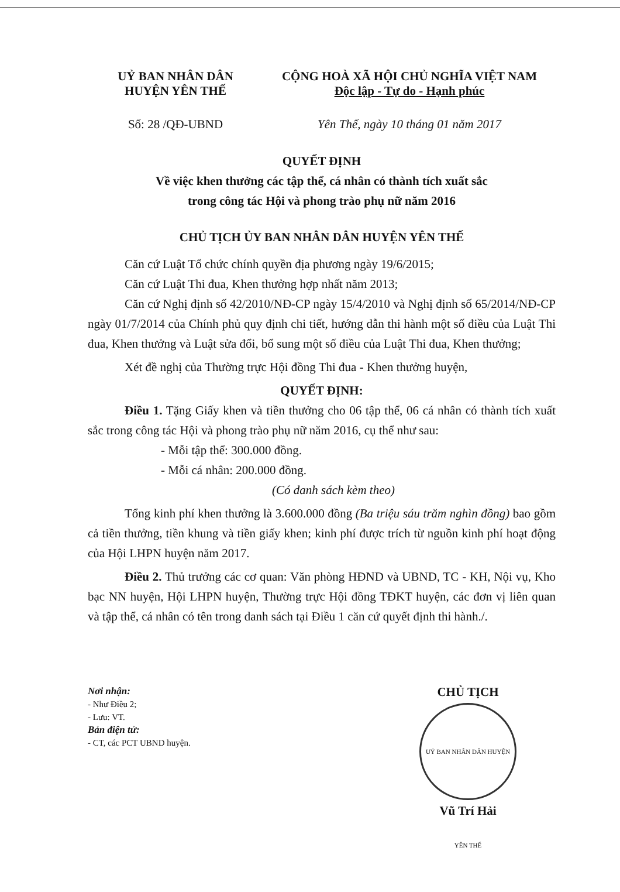UỶ BAN NHÂN DÂN
HUYỆN YÊN THẾ
Số: 28 /QĐ-UBND
CỘNG HOÀ XÃ HỘI CHỦ NGHĨA VIỆT NAM
Độc lập - Tự do - Hạnh phúc
Yên Thế, ngày 10 tháng 01 năm 2017
QUYẾT ĐỊNH
Về việc khen thưởng các tập thể, cá nhân có thành tích xuất sắc
trong công tác Hội và phong trào phụ nữ năm 2016
CHỦ TỊCH ỦY BAN NHÂN DÂN HUYỆN YÊN THẾ
Căn cứ Luật Tổ chức chính quyền địa phương ngày 19/6/2015;
Căn cứ Luật Thi đua, Khen thưởng hợp nhất năm 2013;
Căn cứ Nghị định số 42/2010/NĐ-CP ngày 15/4/2010 và Nghị định số 65/2014/NĐ-CP ngày 01/7/2014 của Chính phủ quy định chi tiết, hướng dẫn thi hành một số điều của Luật Thi đua, Khen thưởng và Luật sửa đổi, bổ sung một số điều của Luật Thi đua, Khen thưởng;
Xét đề nghị của Thường trực Hội đồng Thi đua - Khen thưởng huyện,
QUYẾT ĐỊNH:
Điều 1. Tặng Giấy khen và tiền thưởng cho 06 tập thể, 06 cá nhân có thành tích xuất sắc trong công tác Hội và phong trào phụ nữ năm 2016, cụ thể như sau:
- Mỗi tập thể: 300.000 đồng.
- Mỗi cá nhân: 200.000 đồng.
(Có danh sách kèm theo)
Tổng kinh phí khen thưởng là 3.600.000 đồng (Ba triệu sáu trăm nghìn đồng) bao gồm cả tiền thưởng, tiền khung và tiền giấy khen; kinh phí được trích từ nguồn kinh phí hoạt động của Hội LHPN huyện năm 2017.
Điều 2. Thủ trưởng các cơ quan: Văn phòng HĐND và UBND, TC - KH, Nội vụ, Kho bạc NN huyện, Hội LHPN huyện, Thường trực Hội đồng TĐKT huyện, các đơn vị liên quan và tập thể, cá nhân có tên trong danh sách tại Điều 1 căn cứ quyết định thi hành./.
Nơi nhận:
- Như Điều 2;
- Lưu: VT.
Bản điện tử:
- CT, các PCT UBND huyện.
CHỦ TỊCH
UỶ BAN NHÂN DÂN HUYỆN YÊN THẾ
Vũ Trí Hải